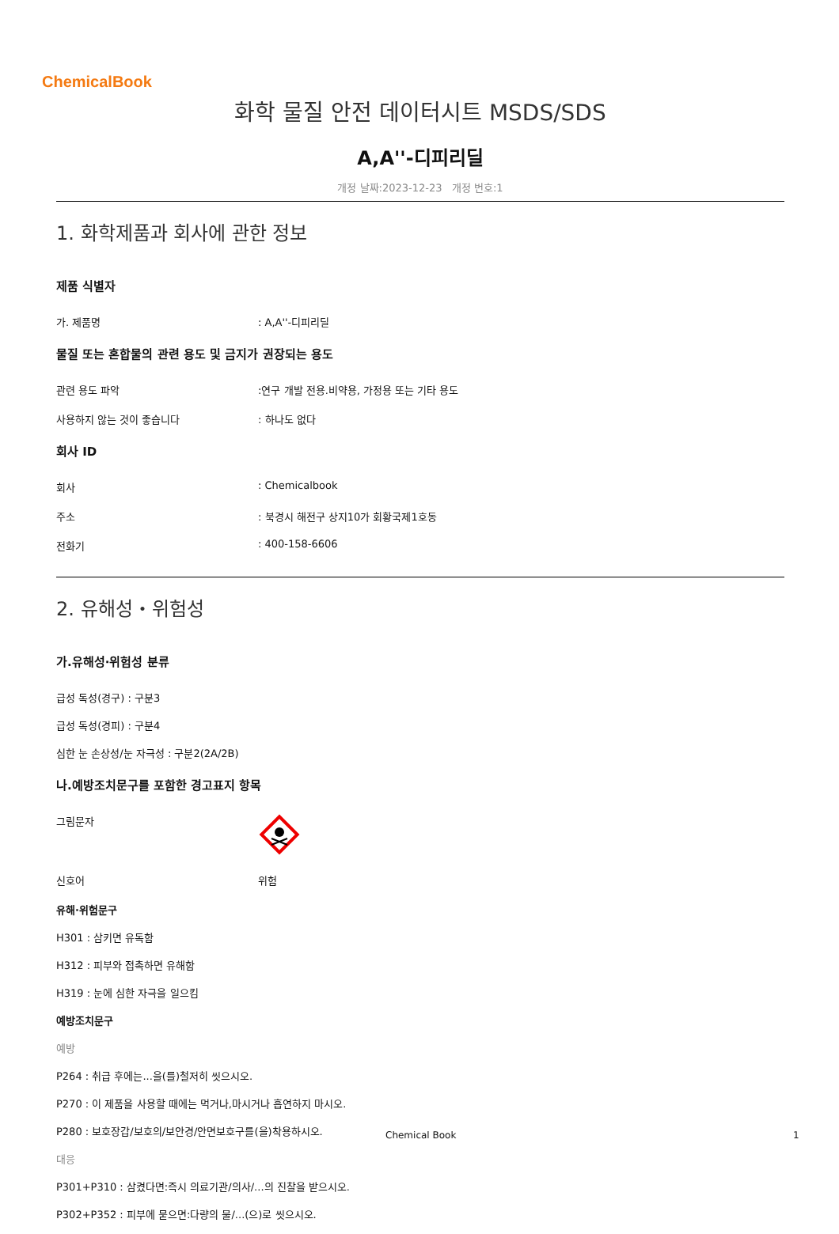ChemicalBook
화학 물질 안전 데이터시트 MSDS/SDS
A,A''-디피리딜
개정 날짜:2023-12-23 개정 번호:1
1. 화학제품과 회사에 관한 정보
제품 식별자
가. 제품명: A,A''-디피리딜
물질 또는 혼합물의 관련 용도 및 금지가 권장되는 용도
관련 용도 파악:연구 개발 전용.비약용, 가정용 또는 기타 용도
사용하지 않는 것이 좋습니다: 하나도 없다
회사 ID
회사: Chemicalbook
주소: 북경시 해전구 상지10가 회황국제1호동
전화기: 400-158-6606
2. 유해성・위험성
가.유해성·위험성 분류
급성 독성(경구) : 구분3
급성 독성(경피) : 구분4
심한 눈 손상성/눈 자극성 : 구분2(2A/2B)
나.예방조치문구를 포함한 경고표지 항목
그림문자
신호어 위험
유해·위험문구
H301 : 삼키면 유독함
H312 : 피부와 접촉하면 유해함
H319 : 눈에 심한 자극을 일으킴
예방조치문구
예방
P264 : 취급 후에는...을(를)철저히 씻으시오.
P270 : 이 제품을 사용할 때에는 먹거나,마시거나 흡연하지 마시오.
P280 : 보호장갑/보호의/보안경/안면보호구를(을)착용하시오.
대응
P301+P310 : 삼켰다면:즉시 의료기관/의사/...의 진찰을 받으시오.
P302+P352 : 피부에 묻으면:다량의 물/...(으)로 씻으시오.
Chemical Book 1